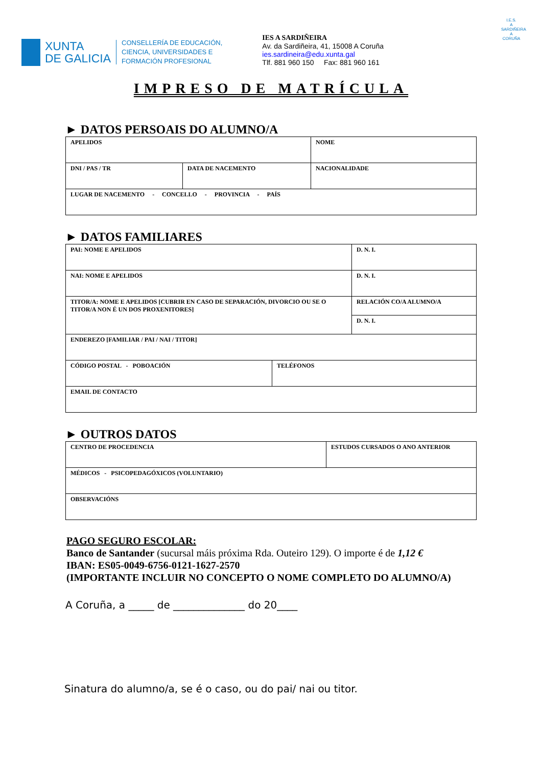XUNTA
DE GALICIA
CONSELLERÍA DE EDUCACIÓN,
CIENCIA, UNIVERSIDADES E
FORMACIÓN PROFESIONAL
IES A SARDIÑEIRA
Av. da Sardiñeira, 41, 15008 A Coruña
ies.sardineira@edu.xunta.gal
Tlf. 881 960 150 Fax: 881 960 161
I.E.S.
A SARDIÑEIRA
A CORUÑA
IMPRESO DE MATRÍCULA
► DATOS PERSOAIS DO ALUMNO/A
| APELIDOS | | NOME |
| DNI / PAS / TR | DATA DE NACEMENTO | NACIONALIDADE |
| LUGAR DE NACEMENTO - CONCELLO - PROVINCIA - PAÍS | | |
► DATOS FAMILIARES
| PAI: NOME E APELIDOS | | D. N. I. |
| NAI: NOME E APELIDOS | | D. N. I. |
| TITOR/A: NOME E APELIDOS [CUBRIR EN CASO DE SEPARACIÓN, DIVORCIO OU SE O TITOR/A NON É UN DOS PROXENITORES] | | RELACIÓN CO/A ALUMNO/A |
| | | D. N. I. |
| ENDEREZO [FAMILIAR / PAI / NAI / TITOR] | | |
| CÓDIGO POSTAL - POBOACIÓN | TELÉFONOS | |
| EMAIL DE CONTACTO | | |
► OUTROS DATOS
| CENTRO DE PROCEDENCIA | ESTUDOS CURSADOS O ANO ANTERIOR |
| MÉDICOS - PSICOPEDAGÓXICOS (VOLUNTARIO) | |
| OBSERVACIÓNS | |
PAGO SEGURO ESCOLAR:
Banco de Santander (sucursal máis próxima Rda. Outeiro 129). O importe é de 1,12 €
IBAN: ES05-0049-6756-0121-1627-2570
(IMPORTANTE INCLUIR NO CONCEPTO O NOME COMPLETO DO ALUMNO/A)
A Coruña, a _____ de ______________ do 20____
Sinatura do alumno/a, se é o caso, ou do pai/ nai ou titor.